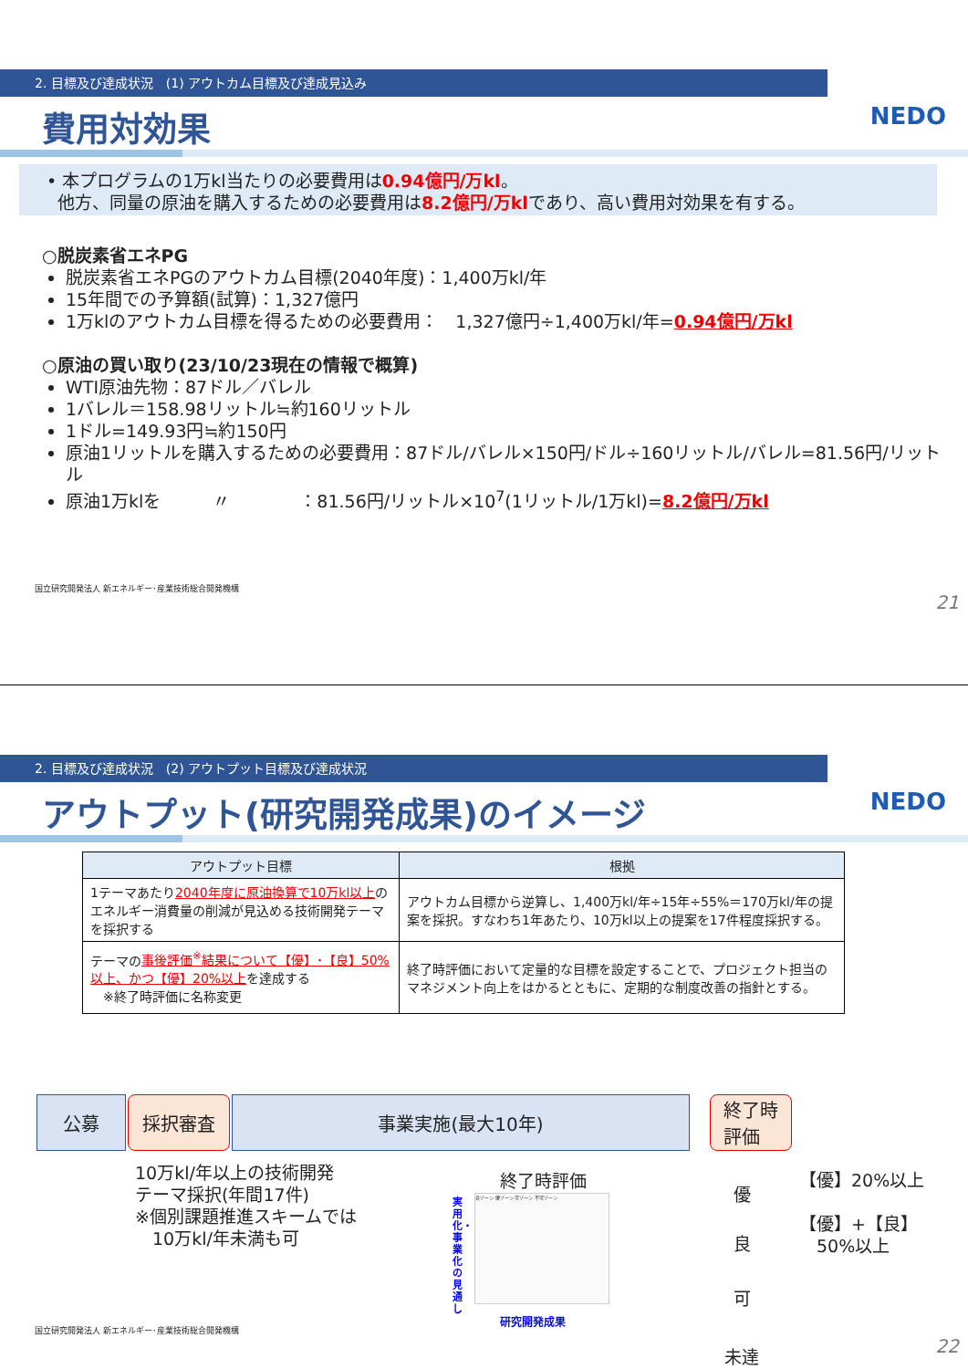2. 目標及び達成状況　(1) アウトカム目標及び達成見込み
費用対効果 NEDO
• 本プログラムの1万kl当たりの必要費用は0.94億円/万kl。
他方、同量の原油を購入するための必要費用は8.2億円/万klであり、高い費用対効果を有する。
○脱炭素省エネPG
脱炭素省エネPGのアウトカム目標(2040年度)：1,400万kl/年
15年間での予算額(試算)：1,327億円
1万klのアウトカム目標を得るための必要費用：　1,327億円÷1,400万kl/年=0.94億円/万kl
○原油の買い取り(23/10/23現在の情報で概算)
WTI原油先物：87ドル／バレル
1バレル＝158.98リットル≒約160リットル
1ドル=149.93円≒約150円
原油1リットルを購入するための必要費用：87ドル/バレル×150円/ドル÷160リットル/バレル=81.56円/リットル
原油1万klを　　　〃　　　　：81.56円/リットル×10<sup>7</sup>(1リットル/1万kl)=8.2億円/万kl
国立研究開発法人 新エネルギー･産業技術総合開発機構
21
2. 目標及び達成状況　(2) アウトプット目標及び達成状況
アウトプット(研究開発成果)のイメージ
NEDO
| アウトプット目標 | 根拠 |
| --- | --- |
| 1テーマあたり 2040年度に原油換算で10万kl以上 のエネルギー消費量の削減が見込める技術開発テーマを採択する | アウトカム目標から逆算し、1,400万kl/年÷15年÷55%＝170万kl/年の提案を採択。すなわち1年あたり、10万kl以上の提案を17件程度採択する。 |
| テーマの 事後評価<sup>※</sup>結果について【優】･【良】50%以上、かつ【優】20%以上 を達成する ※終了時評価に名称変更 | 終了時評価において定量的な目標を設定することで、プロジェクト担当のマネジメント向上をはかるとともに、定期的な制度改善の指針とする。 |
公募 採択審査 事業実施(最大10年) 終了時
評価
10万kl/年以上の技術開発
テーマ採択(年間17件)
※個別課題推進スキームでは
　10万kl/年未満も可
終了時評価
実用化・事業化の見通し
良ゾーン 優ゾーン 可ゾーン 不可ゾーン
研究開発成果
優
良
可
未達
【優】20%以上
【優】+【良】
　50%以上
国立研究開発法人 新エネルギー･産業技術総合開発機構
22